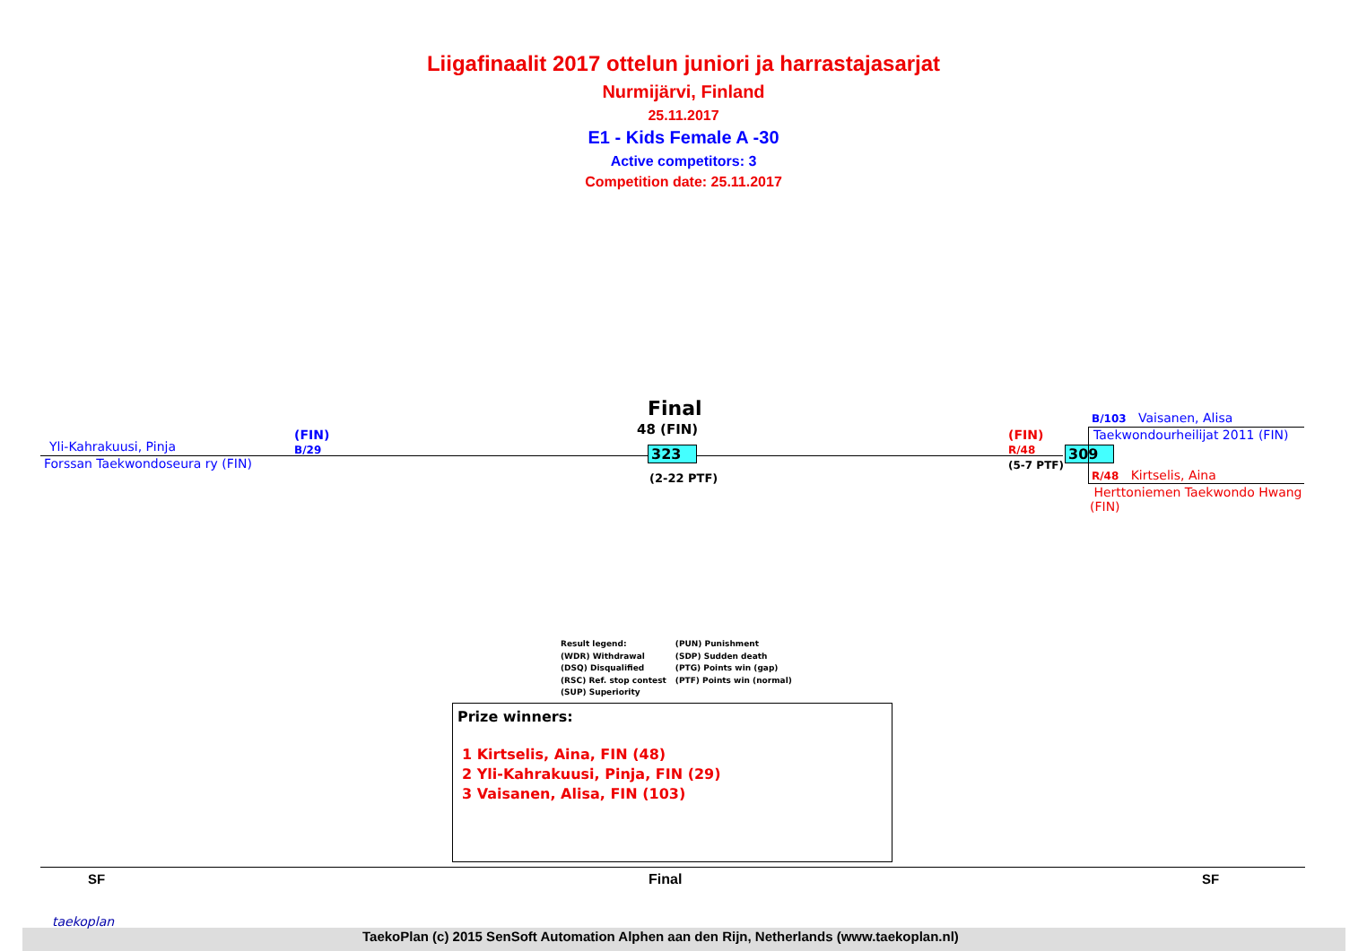Liigafinaalit 2017 ottelun juniori ja harrastajasarjat
Nurmijärvi, Finland
25.11.2017
E1 - Kids Female A -30
Active competitors: 3
Competition date: 25.11.2017
Final
48 (FIN)
Yli-Kahrakuusi, Pinja
(FIN)
B/29
Forssan Taekwondoseura ry (FIN)
323
(2-22 PTF)
(FIN)
R/48
(5-7 PTF)
309
B/103 Vaisanen, Alisa
Taekwondourheilijat 2011 (FIN)
R/48 Kirtselis, Aina
Herttoniemen Taekwondo Hwang (FIN)
Result legend:
(WDR) Withdrawal
(DSQ) Disqualified
(RSC) Ref. stop contest
(SUP) Superiority
(PUN) Punishment
(SDP) Sudden death
(PTG) Points win (gap)
(PTF) Points win (normal)
Prize winners:
1 Kirtselis, Aina, FIN (48)
2 Yli-Kahrakuusi, Pinja, FIN (29)
3 Vaisanen, Alisa, FIN (103)
SF Final SF
taekoplan
TaekoPlan (c) 2015 SenSoft Automation Alphen aan den Rijn, Netherlands (www.taekoplan.nl)